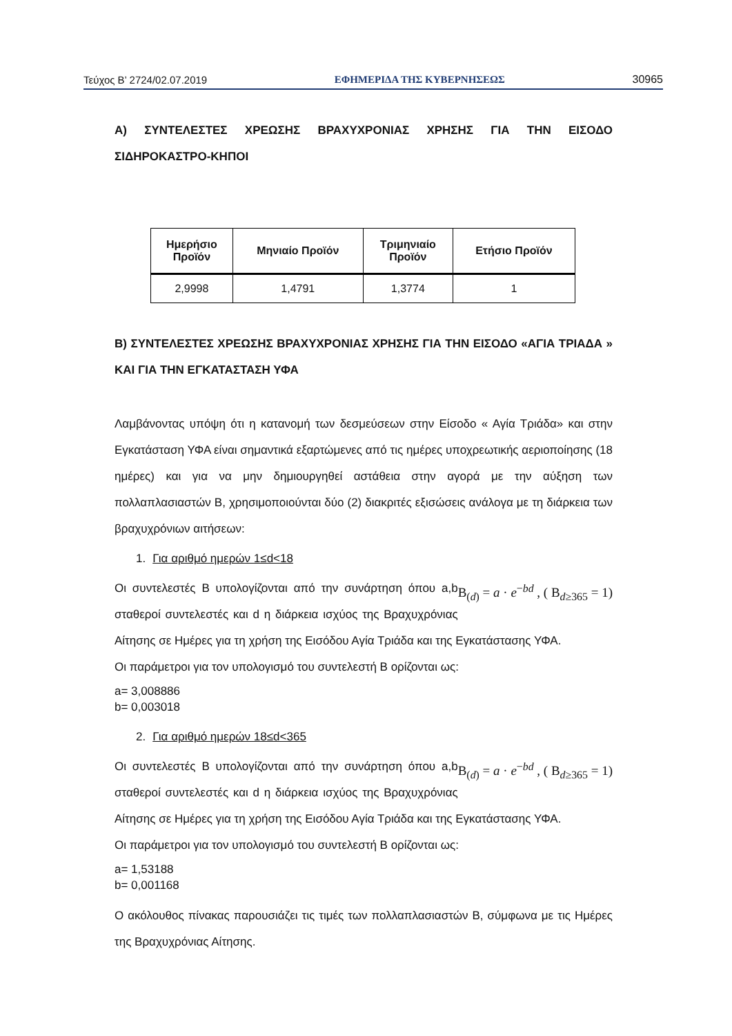Τεύχος Β’ 2724/02.07.2019 ΕΦΗΜΕΡΙΔΑ ΤΗΣ ΚΥΒΕΡΝΗΣΕΩΣ 30965
Α) ΣΥΝΤΕΛΕΣΤΕΣ ΧΡΕΩΣΗΣ ΒΡΑΧΥΧΡΟΝΙΑΣ ΧΡΗΣΗΣ ΓΙΑ ΤΗΝ ΕΙΣΟΔΟ ΣΙΔΗΡΟΚΑΣΤΡΟ-ΚΗΠΟΙ
| Ημερήσιο Προϊόν | Μηνιαίο Προϊόν | Τριμηνιαίο Προϊόν | Ετήσιο Προϊόν |
| --- | --- | --- | --- |
| 2,9998 | 1,4791 | 1,3774 | 1 |
Β) ΣΥΝΤΕΛΕΣΤΕΣ ΧΡΕΩΣΗΣ ΒΡΑΧΥΧΡΟΝΙΑΣ ΧΡΗΣΗΣ ΓΙΑ ΤΗΝ ΕΙΣΟΔΟ «ΑΓΙΑ ΤΡΙΑΔΑ » ΚΑΙ ΓΙΑ ΤΗΝ ΕΓΚΑΤΑΣΤΑΣΗ ΥΦΑ
Λαμβάνοντας υπόψη ότι η κατανομή των δεσμεύσεων στην Είσοδο « Αγία Τριάδα» και στην Εγκατάσταση ΥΦΑ είναι σημαντικά εξαρτώμενες από τις ημέρες υποχρεωτικής αεριοποίησης (18 ημέρες) και για να μην δημιουργηθεί αστάθεια στην αγορά με την αύξηση των πολλαπλασιαστών Β, χρησιμοποιούνται δύο (2) διακριτές εξισώσεις ανάλογα με τη διάρκεια των βραχυχρόνιων αιτήσεων:
1. Για αριθμό ημερών 1≤d<18
B<sub>(d)</sub> = a · e<sup>−bd</sup> , ( B<sub>d≥365</sub> = 1) Οι συντελεστές Β υπολογίζονται από την συνάρτηση όπου a,b σταθεροί συντελεστές και d η διάρκεια ισχύος της Βραχυχρόνιας Αίτησης σε Ημέρες για τη χρήση της Εισόδου Αγία Τριάδα και της Εγκατάστασης ΥΦΑ.
Οι παράμετροι για τον υπολογισμό του συντελεστή Β ορίζονται ως:
a= 3,008886
b= 0,003018
2. Για αριθμό ημερών 18≤d<365
B<sub>(d)</sub> = a · e<sup>−bd</sup> , ( B<sub>d≥365</sub> = 1) Οι συντελεστές Β υπολογίζονται από την συνάρτηση όπου a,b σταθεροί συντελεστές και d η διάρκεια ισχύος της Βραχυχρόνιας Αίτησης σε Ημέρες για τη χρήση της Εισόδου Αγία Τριάδα και της Εγκατάστασης ΥΦΑ.
Οι παράμετροι για τον υπολογισμό του συντελεστή Β ορίζονται ως:
a= 1,53188
b= 0,001168
Ο ακόλουθος πίνακας παρουσιάζει τις τιμές των πολλαπλασιαστών Β, σύμφωνα με τις Ημέρες της Βραχυχρόνιας Αίτησης.